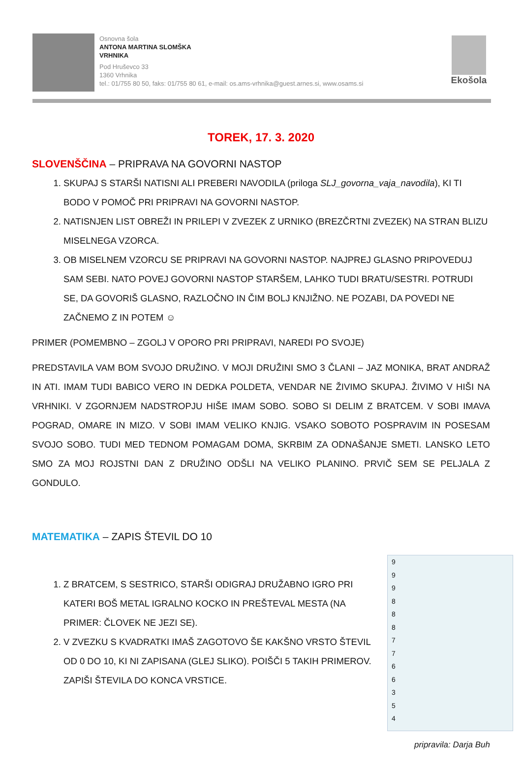Osnovna šola
ANTONA MARTINA SLOMŠKA
VRHNIKA
Pod Hruševco 33
1360 Vrhnika
tel.: 01/755 80 50, faks: 01/755 80 61, e-mail: os.ams-vrhnika@guest.arnes.si, www.osams.si
Ekošola
TOREK, 17. 3. 2020
SLOVENŠČINA – PRIPRAVA NA GOVORNI NASTOP
1. SKUPAJ S STARŠI NATISNI ALI PREBERI NAVODILA (priloga SLJ_govorna_vaja_navodila), KI TI BODO V POMOČ PRI PRIPRAVI NA GOVORNI NASTOP.
2. NATISNJEN LIST OBREŽI IN PRILEPI V ZVEZEK Z URNIKO (BREZČRTNI ZVEZEK) NA STRAN BLIZU MISELNEGA VZORCA.
3. OB MISELNEM VZORCU SE PRIPRAVI NA GOVORNI NASTOP. NAJPREJ GLASNO PRIPOVEDUJ SAM SEBI. NATO POVEJ GOVORNI NASTOP STARŠEM, LAHKO TUDI BRATU/SESTRI. POTRUDI SE, DA GOVORIŠ GLASNO, RAZLOČNO IN ČIM BOLJ KNJIŽNO. NE POZABI, DA POVEDI NE ZAČNEMO Z IN POTEM ☺
PRIMER (POMEMBNO – ZGOLJ V OPORO PRI PRIPRAVI, NAREDI PO SVOJE)
PREDSTAVILA VAM BOM SVOJO DRUŽINO. V MOJI DRUŽINI SMO 3 ČLANI – JAZ MONIKA, BRAT ANDRAŽ IN ATI. IMAM TUDI BABICO VERO IN DEDKA POLDETA, VENDAR NE ŽIVIMO SKUPAJ. ŽIVIMO V HIŠI NA VRHNIKI. V ZGORNJEM NADSTROPJU HIŠE IMAM SOBO. SOBO SI DELIM Z BRATCEM. V SOBI IMAVA POGRAD, OMARE IN MIZO. V SOBI IMAM VELIKO KNJIG. VSAKO SOBOTO POSPRAVIM IN POSESAM SVOJO SOBO. TUDI MED TEDNOM POMAGAM DOMA, SKRBIM ZA ODNAŠANJE SMETI. LANSKO LETO SMO ZA MOJ ROJSTNI DAN Z DRUŽINO ODŠLI NA VELIKO PLANINO. PRVIČ SEM SE PELJALA Z GONDULO.
MATEMATIKA – ZAPIS ŠTEVIL DO 10
9
9
9
8
8
8
7
7
6
6
3
5
4
1. Z BRATCEM, S SESTRICO, STARŠI ODIGRAJ DRUŽABNO IGRO PRI KATERI BOŠ METAL IGRALNO KOCKO IN PREŠTEVAL MESTA (NA PRIMER: ČLOVEK NE JEZI SE).
2. V ZVEZKU S KVADRATKI IMAŠ ZAGOTOVO ŠE KAKŠNO VRSTO ŠTEVIL OD 0 DO 10, KI NI ZAPISANA (GLEJ SLIKO). POIŠČI 5 TAKIH PRIMEROV. ZAPIŠI ŠTEVILA DO KONCA VRSTICE.
pripravila: Darja Buh